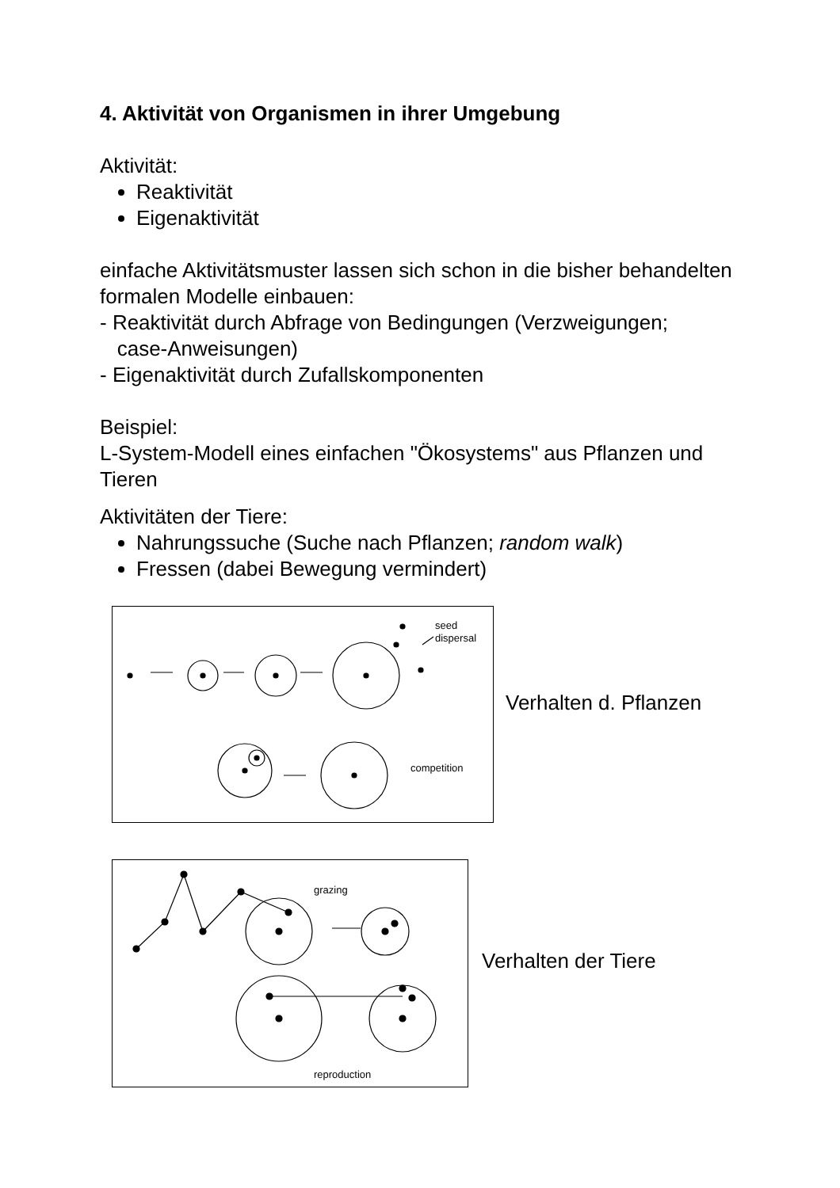4. Aktivität von Organismen in ihrer Umgebung
Aktivität:
Reaktivität
Eigenaktivität
einfache Aktivitätsmuster lassen sich schon in die bisher behandelten formalen Modelle einbauen:
- Reaktivität durch Abfrage von Bedingungen (Verzweigungen;
case-Anweisungen)
- Eigenaktivität durch Zufallskomponenten
Beispiel:
L-System-Modell eines einfachen "Ökosystems" aus Pflanzen und Tieren
Aktivitäten der Tiere:
Nahrungssuche (Suche nach Pflanzen; random walk)
Fressen (dabei Bewegung vermindert)
seed
dispersal
competition
Verhalten d. Pflanzen
grazing
reproduction
Verhalten der Tiere